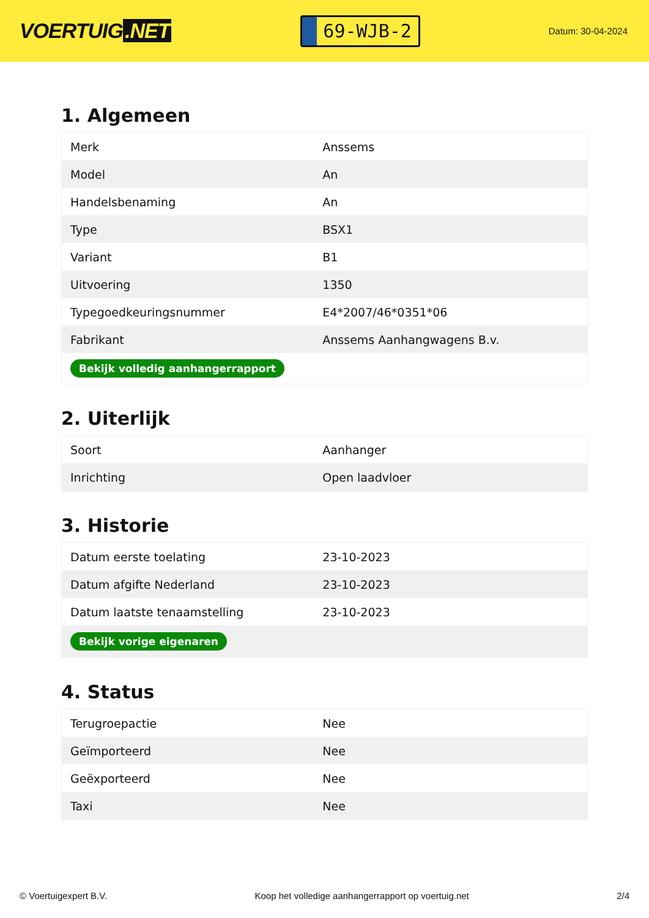VOERTUIG.NET
69-WJB-2
Datum: 30-04-2024
1. Algemeen
| Merk | Anssems |
| Model | An |
| Handelsbenaming | An |
| Type | BSX1 |
| Variant | B1 |
| Uitvoering | 1350 |
| Typegoedkeuringsnummer | E4*2007/46*0351*06 |
| Fabrikant | Anssems Aanhangwagens B.v. |
| Bekijk volledig aanhangerrapport | |
2. Uiterlijk
| Soort | Aanhanger |
| Inrichting | Open laadvloer |
3. Historie
| Datum eerste toelating | 23-10-2023 |
| Datum afgifte Nederland | 23-10-2023 |
| Datum laatste tenaamstelling | 23-10-2023 |
| Bekijk vorige eigenaren | |
4. Status
| Terugroepactie | Nee |
| Geïmporteerd | Nee |
| Geëxporteerd | Nee |
| Taxi | Nee |
© Voertuigexpert B.V. Koop het volledige aanhangerrapport op voertuig.net 2/4